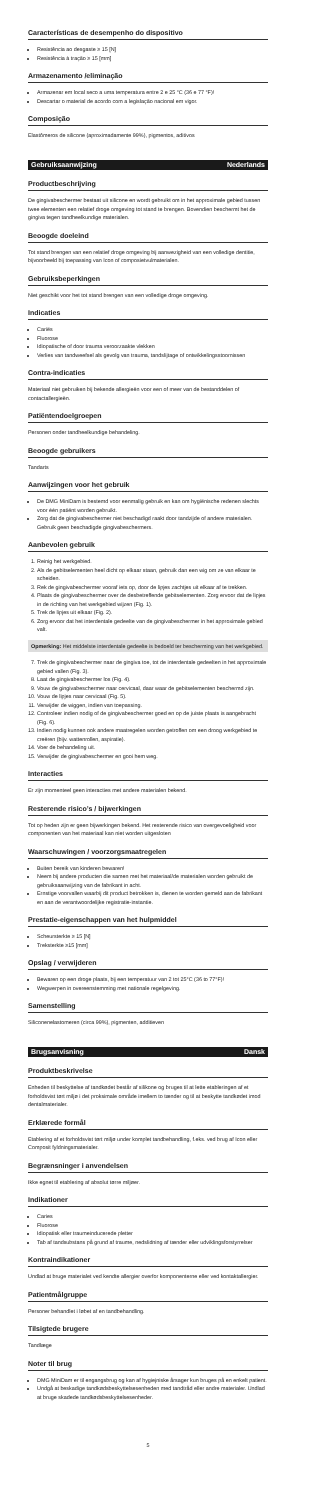Características de desempenho do dispositivo
Resistência ao desgaste ≥ 15 [N]
Resistência à tração ≥ 15 [mm]
Armazenamento /eliminação
Armazenar em local seco a uma temperatura entre 2 e 25 °C (36 e 77 °F)!
Descartar o material de acordo com a legislação nacional em vigor.
Composição
Elastômeros de silicone (aproximadamente 99%), pigmentos, aditivos
Gebruiksaanwijzing Nederlands
Productbeschrijving
De gingivabeschermer bestaat uit silicone en wordt gebruikt om in het approximale gebied tussen twee elementen een relatief droge omgeving tot stand te brengen. Bovendien beschermt het de gingiva tegen tandheelkundige materialen.
Beoogde doeleind
Tot stand brengen van een relatief droge omgeving bij aanwezigheid van een volledige dentitie, bijvoorbeeld bij toepassing van Icon of composietvulmaterialen.
Gebruiksbeperkingen
Niet geschikt voor het tot stand brengen van een volledige droge omgeving.
Indicaties
Cariës
Fluorose
Idiopatische of door trauma veroorzaakte vlekken
Verlies van tandweefsel als gevolg van trauma, tandslijtage of ontwikkelingsstoornissen
Contra-indicaties
Materiaal niet gebruiken bij bekende allergieën voor een of meer van de bestanddelen of contactallergieën.
Patiëntendoelgroepen
Personen onder tandheelkundige behandeling.
Beoogde gebruikers
Tandarts
Aanwijzingen voor het gebruik
De DMG MiniDam is bestemd voor eenmalig gebruik en kan om hygiënische redenen slechts voor één patiënt worden gebruikt.
Zorg dat de gingivabeschermer niet beschadigd raakt door tandzijde of andere materialen. Gebruik geen beschadigde gingivabeschermers.
Aanbevolen gebruik
1. Reinig het werkgebied.
2. Als de gebitselementen heel dicht op elkaar staan, gebruik dan een wig om ze van elkaar te scheiden.
3. Rek de gingivabeschermer vooraf iets op, door de lipjes zachtjes uit elkaar af te trekken.
4. Plaats de gingivabeschermer over de desbetreffende gebitselementen. Zorg ervoor dat de lipjes in de richting van het werkgebied wijzen (Fig. 1).
5. Trek de lipjes uit elkaar (Fig. 2).
6. Zorg ervoor dat het interdentale gedeelte van de gingivabeschermer in het approximale gebied valt.
Opmerking: Het middelste interdentale gedeelte is bedoeld ter bescherming van het werkgebied.
7. Trek de gingivabeschermer naar de gingiva toe, tot de interdentale gedeelten in het approximale gebied vallen (Fig. 3).
8. Laat de gingivabeschermer los (Fig. 4).
9. Vouw de gingivabeschermer naar cervicaal, daar waar de gebitselementen beschermd zijn.
10. Vouw de lipjes naar cervicaal (Fig. 5).
11. Verwijder de wiggen, indien van toepassing.
12. Controleer indien nodig of de gingivabeschermer goed en op de juiste plaats is aangebracht (Fig. 6).
13. Indien nodig kunnen ook andere maatregelen worden getroffen om een droog werkgebied te creëren (bijv. wattenrollen, aspiratie).
14. Voer de behandeling uit.
15. Verwijder de gingivabeschermer en gooi hem weg.
Interacties
Er zijn momenteel geen interacties met andere materialen bekend.
Resterende risico’s / bijwerkingen
Tot op heden zijn er geen bijwerkingen bekend. Het resterende risico van overgevoeligheid voor componenten van het materiaal kan niet worden uitgesloten
Waarschuwingen / voorzorgsmaatregelen
Buiten bereik van kinderen bewaren!
Neem bij andere producten die samen met het materiaal/de materialen worden gebruikt de gebruiksaanwijzing van de fabrikant in acht.
Ernstige voorvallen waarbij dit product betrokken is, dienen te worden gemeld aan de fabrikant en aan de verantwoordelijke registratie-instantie.
Prestatie-eigenschappen van het hulpmiddel
Scheursterkte ≥ 15 [N]
Treksterkte ≥15 [mm]
Opslag / verwijderen
Bewaren op een droge plaats, bij een temperatuur van 2 tot 25°C (36 to 77°F)!
Wegwerpen in overeenstemming met nationale regelgeving.
Samenstelling
Siliconenelastomeren (circa 99%), pigmenten, additieven
Brugsanvisning Dansk
Produktbeskrivelse
Enheden til beskyttelse af tandkødet består af silikone og bruges til at lette etableringen af et forholdsvist tørt miljø i det proksimale område imellem to tænder og til at beskytte tandkødet imod dentalmaterialer.
Erklærede formål
Etablering af et forholdsvist tørt miljø under komplet tandbehandling, f.eks. ved brug af Icon eller Composit fyldningsmaterialer.
Begrænsninger i anvendelsen
Ikke egnet til etablering af absolut tørre miljøer.
Indikationer
Caries
Fluorose
Idiopatisk eller traumeinducerede pletter
Tab af tandsubstans på grund af traume, nedslidning af tænder eller udviklingsforstyrrelser
Kontraindikationer
Undlad at bruge materialet ved kendte allergier overfor komponenterne eller ved kontaktallergier.
Patientmålgruppe
Personer behandlet i løbet af en tandbehandling.
Tilsigtede brugere
Tandlæge
Noter til brug
DMG MiniDam er til engangsbrug og kan af hygiejniske årsager kun bruges på en enkelt patient.
Undgå at beskadige tandkødsbeskyttelsesenheden med tandtråd eller andre materialer. Undlad at bruge skadede tandkødsbeskyttelsesenheder.
5